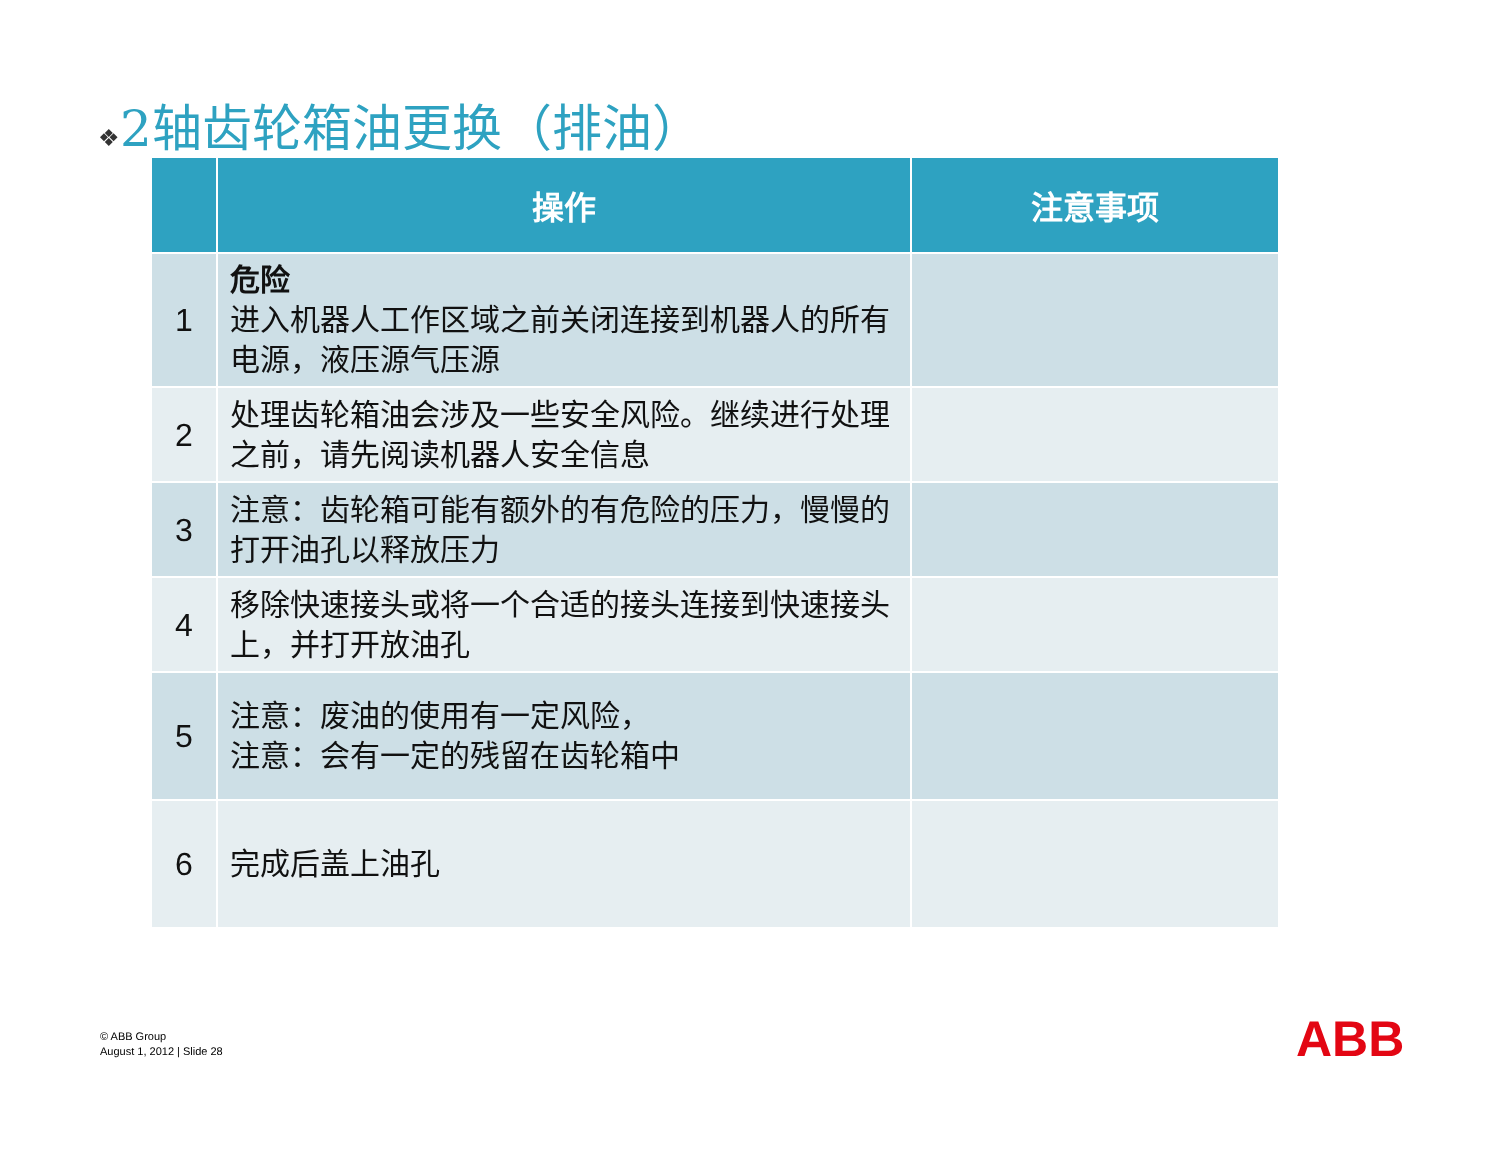❖2轴齿轮箱油更换（排油）
| | 操作 | 注意事项 |
| --- | --- | --- |
| 1 | 危险 进入机器人工作区域之前关闭连接到机器人的所有电源，液压源气压源 | |
| 2 | 处理齿轮箱油会涉及一些安全风险。继续进行处理之前，请先阅读机器人安全信息 | |
| 3 | 注意：齿轮箱可能有额外的有危险的压力，慢慢的打开油孔以释放压力 | |
| 4 | 移除快速接头或将一个合适的接头连接到快速接头上，并打开放油孔 | |
| 5 | 注意：废油的使用有一定风险， 注意：会有一定的残留在齿轮箱中 | |
| 6 | 完成后盖上油孔 | |
© ABB Group
August 1, 2012 | Slide 28
ABB